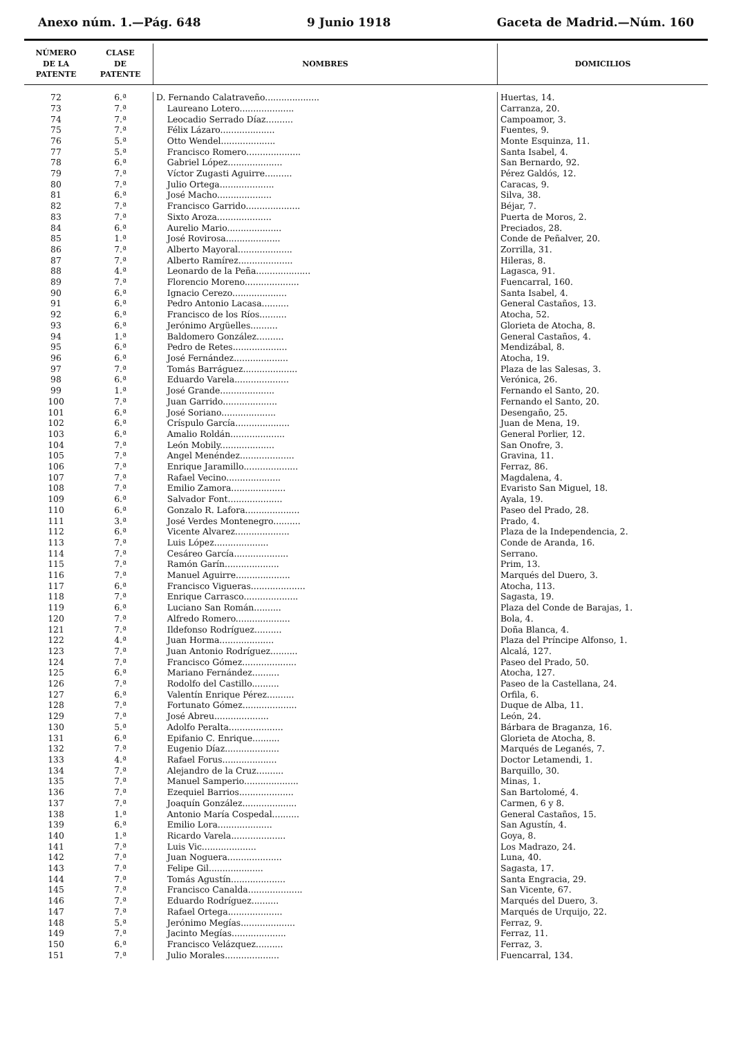Anexo núm. 1.—Pág. 648 9 Junio 1918 Gaceta de Madrid.—Núm. 160
| NÚMERO DE LA PATENTE | CLASE DE PATENTE | NOMBRES | DOMICILIOS |
| --- | --- | --- | --- |
| 72 | 6.ª | D. Fernando Calatraveño.................... | Huertas, 14. |
| 73 | 7.ª | Laureano Lotero.................... | Carranza, 20. |
| 74 | 7.ª | Leocadio Serrado Díaz.......... | Campoamor, 3. |
| 75 | 7.ª | Félix Lázaro.................... | Fuentes, 9. |
| 76 | 5.ª | Otto Wendel.................... | Monte Esquinza, 11. |
| 77 | 5.ª | Francisco Romero.................... | Santa Isabel, 4. |
| 78 | 6.ª | Gabriel López.................... | San Bernardo, 92. |
| 79 | 7.ª | Víctor Zugasti Aguirre.......... | Pérez Galdós, 12. |
| 80 | 7.ª | Julio Ortega.................... | Caracas, 9. |
| 81 | 6.ª | José Macho.................... | Silva, 38. |
| 82 | 7.ª | Francisco Garrido.................... | Béjar, 7. |
| 83 | 7.ª | Sixto Aroza.................... | Puerta de Moros, 2. |
| 84 | 6.ª | Aurelio Mario.................... | Preciados, 28. |
| 85 | 1.ª | José Rovirosa.................... | Conde de Peñalver, 20. |
| 86 | 7.ª | Alberto Mayoral.................... | Zorrilla, 31. |
| 87 | 7.ª | Alberto Ramírez.................... | Hileras, 8. |
| 88 | 4.ª | Leonardo de la Peña.................... | Lagasca, 91. |
| 89 | 7.ª | Florencio Moreno.................... | Fuencarral, 160. |
| 90 | 6.ª | Ignacio Cerezo.................... | Santa Isabel, 4. |
| 91 | 6.ª | Pedro Antonio Lacasa.......... | General Castaños, 13. |
| 92 | 6.ª | Francisco de los Ríos.......... | Atocha, 52. |
| 93 | 6.ª | Jerónimo Argüelles.......... | Glorieta de Atocha, 8. |
| 94 | 1.ª | Baldomero González.......... | General Castaños, 4. |
| 95 | 6.ª | Pedro de Retes.................... | Mendizábal, 8. |
| 96 | 6.ª | José Fernández.................... | Atocha, 19. |
| 97 | 7.ª | Tomás Barráguez.................... | Plaza de las Salesas, 3. |
| 98 | 6.ª | Eduardo Varela.................... | Verónica, 26. |
| 99 | 1.ª | José Grande.................... | Fernando el Santo, 20. |
| 100 | 7.ª | Juan Garrido.................... | Fernando el Santo, 20. |
| 101 | 6.ª | José Soriano.................... | Desengaño, 25. |
| 102 | 6.ª | Críspulo García.................... | Juan de Mena, 19. |
| 103 | 6.ª | Amalio Roldán.................... | General Porlier, 12. |
| 104 | 7.ª | León Mobily.................... | San Onofre, 3. |
| 105 | 7.ª | Angel Menéndez.................... | Gravina, 11. |
| 106 | 7.ª | Enrique Jaramillo.................... | Ferraz, 86. |
| 107 | 7.ª | Rafael Vecino.................... | Magdalena, 4. |
| 108 | 7.ª | Emilio Zamora.................... | Evaristo San Miguel, 18. |
| 109 | 6.ª | Salvador Font.................... | Ayala, 19. |
| 110 | 6.ª | Gonzalo R. Lafora.................... | Paseo del Prado, 28. |
| 111 | 3.ª | José Verdes Montenegro.......... | Prado, 4. |
| 112 | 6.ª | Vicente Alvarez.................... | Plaza de la Independencia, 2. |
| 113 | 7.ª | Luis López.................... | Conde de Aranda, 16. |
| 114 | 7.ª | Cesáreo García.................... | Serrano. |
| 115 | 7.ª | Ramón Garín.................... | Prim, 13. |
| 116 | 7.ª | Manuel Aguirre.................... | Marqués del Duero, 3. |
| 117 | 6.ª | Francisco Vigueras.................... | Atocha, 113. |
| 118 | 7.ª | Enrique Carrasco.................... | Sagasta, 19. |
| 119 | 6.ª | Luciano San Román.......... | Plaza del Conde de Barajas, 1. |
| 120 | 7.ª | Alfredo Romero.................... | Bola, 4. |
| 121 | 7.ª | Ildefonso Rodríguez.......... | Doña Blanca, 4. |
| 122 | 4.ª | Juan Horma.................... | Plaza del Príncipe Alfonso, 1. |
| 123 | 7.ª | Juan Antonio Rodríguez.......... | Alcalá, 127. |
| 124 | 7.ª | Francisco Gómez.................... | Paseo del Prado, 50. |
| 125 | 6.ª | Mariano Fernández.......... | Atocha, 127. |
| 126 | 7.ª | Rodolfo del Castillo.......... | Paseo de la Castellana, 24. |
| 127 | 6.ª | Valentín Enrique Pérez.......... | Orfila, 6. |
| 128 | 7.ª | Fortunato Gómez.................... | Duque de Alba, 11. |
| 129 | 7.ª | José Abreu.................... | León, 24. |
| 130 | 5.ª | Adolfo Peralta.................... | Bárbara de Braganza, 16. |
| 131 | 6.ª | Epifanio C. Enrique.......... | Glorieta de Atocha, 8. |
| 132 | 7.ª | Eugenio Díaz.................... | Marqués de Leganés, 7. |
| 133 | 4.ª | Rafael Forus.................... | Doctor Letamendi, 1. |
| 134 | 7.ª | Alejandro de la Cruz.......... | Barquillo, 30. |
| 135 | 7.ª | Manuel Samperio.................... | Minas, 1. |
| 136 | 7.ª | Ezequiel Barrios.................... | San Bartolomé, 4. |
| 137 | 7.ª | Joaquín González.................... | Carmen, 6 y 8. |
| 138 | 1.ª | Antonio María Cospedal.......... | General Castaños, 15. |
| 139 | 6.ª | Emilio Lora.................... | San Agustín, 4. |
| 140 | 1.ª | Ricardo Varela.................... | Goya, 8. |
| 141 | 7.ª | Luis Vic.................... | Los Madrazo, 24. |
| 142 | 7.ª | Juan Noguera.................... | Luna, 40. |
| 143 | 7.ª | Felipe Gil.................... | Sagasta, 17. |
| 144 | 7.ª | Tomás Agustín.................... | Santa Engracia, 29. |
| 145 | 7.ª | Francisco Canalda.................... | San Vicente, 67. |
| 146 | 7.ª | Eduardo Rodríguez.......... | Marqués del Duero, 3. |
| 147 | 7.ª | Rafael Ortega.................... | Marqués de Urquijo, 22. |
| 148 | 5.ª | Jerónimo Megías.................... | Ferraz, 9. |
| 149 | 7.ª | Jacinto Megías.................... | Ferraz, 11. |
| 150 | 6.ª | Francisco Velázquez.......... | Ferraz, 3. |
| 151 | 7.ª | Julio Morales.................... | Fuencarral, 134. |